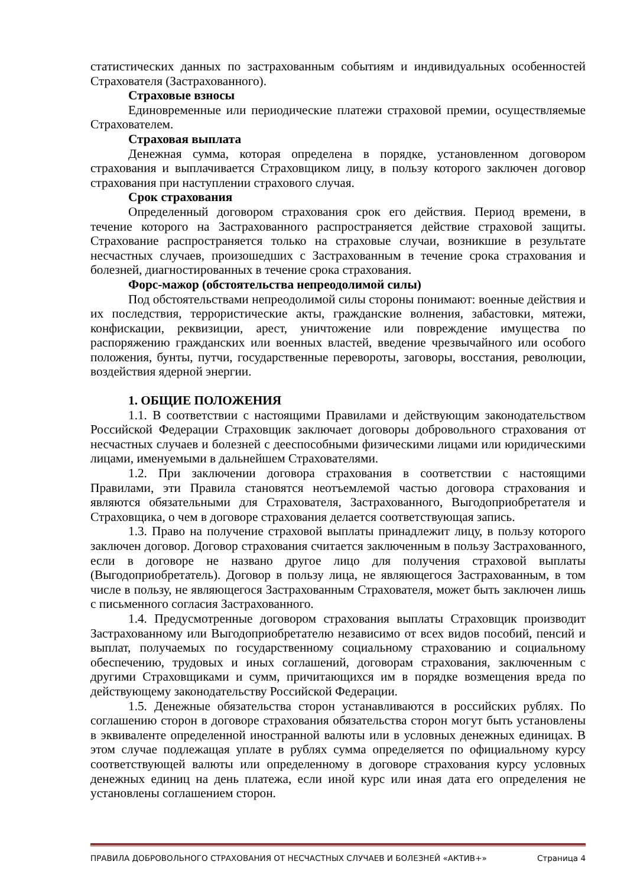статистических данных по застрахованным событиям и индивидуальных особенностей Страхователя (Застрахованного).
Страховые взносы
Единовременные или периодические платежи страховой премии, осуществляемые Страхователем.
Страховая выплата
Денежная сумма, которая определена в порядке, установленном договором страхования и выплачивается Страховщиком лицу, в пользу которого заключен договор страхования при наступлении страхового случая.
Срок страхования
Определенный договором страхования срок его действия. Период времени, в течение которого на Застрахованного распространяется действие страховой защиты. Страхование распространяется только на страховые случаи, возникшие в результате несчастных случаев, произошедших с Застрахованным в течение срока страхования и болезней, диагностированных в течение срока страхования.
Форс-мажор (обстоятельства непреодолимой силы)
Под обстоятельствами непреодолимой силы стороны понимают: военные действия и их последствия, террористические акты, гражданские волнения, забастовки, мятежи, конфискации, реквизиции, арест, уничтожение или повреждение имущества по распоряжению гражданских или военных властей, введение чрезвычайного или особого положения, бунты, путчи, государственные перевороты, заговоры, восстания, революции, воздействия ядерной энергии.
1. ОБЩИЕ ПОЛОЖЕНИЯ
1.1. В соответствии с настоящими Правилами и действующим законодательством Российской Федерации Страховщик заключает договоры добровольного страхования от несчастных случаев и болезней с дееспособными физическими лицами или юридическими лицами, именуемыми в дальнейшем Страхователями.
1.2. При заключении договора страхования в соответствии с настоящими Правилами, эти Правила становятся неотъемлемой частью договора страхования и являются обязательными для Страхователя, Застрахованного, Выгодоприобретателя и Страховщика, о чем в договоре страхования делается соответствующая запись.
1.3. Право на получение страховой выплаты принадлежит лицу, в пользу которого заключен договор. Договор страхования считается заключенным в пользу Застрахованного, если в договоре не названо другое лицо для получения страховой выплаты (Выгодоприобретатель). Договор в пользу лица, не являющегося Застрахованным, в том числе в пользу, не являющегося Застрахованным Страхователя, может быть заключен лишь с письменного согласия Застрахованного.
1.4. Предусмотренные договором страхования выплаты Страховщик производит Застрахованному или Выгодоприобретателю независимо от всех видов пособий, пенсий и выплат, получаемых по государственному социальному страхованию и социальному обеспечению, трудовых и иных соглашений, договорам страхования, заключенным с другими Страховщиками и сумм, причитающихся им в порядке возмещения вреда по действующему законодательству Российской Федерации.
1.5. Денежные обязательства сторон устанавливаются в российских рублях. По соглашению сторон в договоре страхования обязательства сторон могут быть установлены в эквиваленте определенной иностранной валюты или в условных денежных единицах. В этом случае подлежащая уплате в рублях сумма определяется по официальному курсу соответствующей валюты или определенному в договоре страхования курсу условных денежных единиц на день платежа, если иной курс или иная дата его определения не установлены соглашением сторон.
ПРАВИЛА ДОБРОВОЛЬНОГО СТРАХОВАНИЯ ОТ НЕСЧАСТНЫХ СЛУЧАЕВ И БОЛЕЗНЕЙ «АКТИВ+» Страница 4